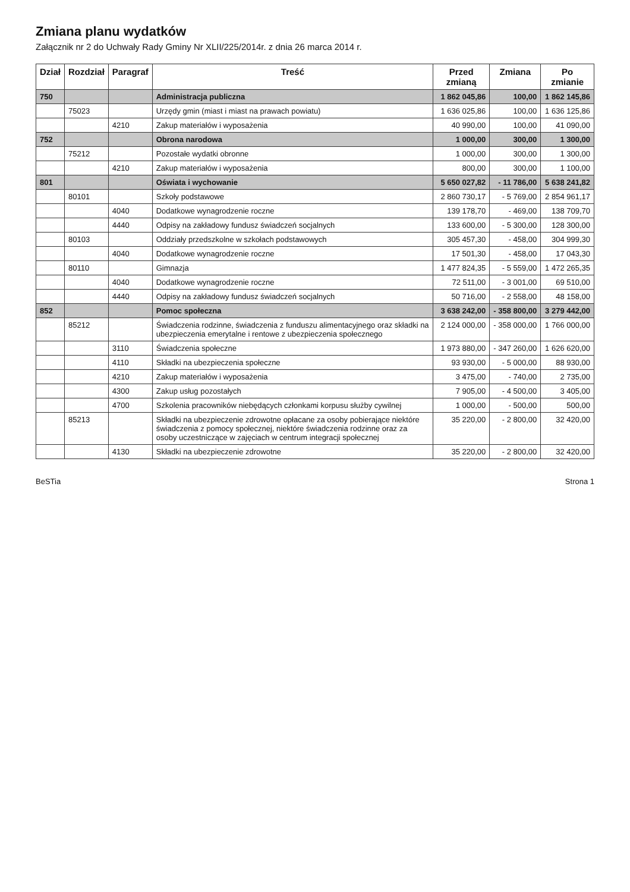Zmiana planu wydatków
Załącznik nr 2 do Uchwały Rady Gminy Nr XLII/225/2014r. z dnia 26 marca 2014 r.
| Dział | Rozdział | Paragraf | Treść | Przed zmianą | Zmiana | Po zmianie |
| --- | --- | --- | --- | --- | --- | --- |
| 750 | | | Administracja publiczna | 1 862 045,86 | 100,00 | 1 862 145,86 |
| | 75023 | | Urzędy gmin (miast i miast na prawach powiatu) | 1 636 025,86 | 100,00 | 1 636 125,86 |
| | | 4210 | Zakup materiałów i wyposażenia | 40 990,00 | 100,00 | 41 090,00 |
| 752 | | | Obrona narodowa | 1 000,00 | 300,00 | 1 300,00 |
| | 75212 | | Pozostałe wydatki obronne | 1 000,00 | 300,00 | 1 300,00 |
| | | 4210 | Zakup materiałów i wyposażenia | 800,00 | 300,00 | 1 100,00 |
| 801 | | | Oświata i wychowanie | 5 650 027,82 | - 11 786,00 | 5 638 241,82 |
| | 80101 | | Szkoły podstawowe | 2 860 730,17 | - 5 769,00 | 2 854 961,17 |
| | | 4040 | Dodatkowe wynagrodzenie roczne | 139 178,70 | - 469,00 | 138 709,70 |
| | | 4440 | Odpisy na zakładowy fundusz świadczeń socjalnych | 133 600,00 | - 5 300,00 | 128 300,00 |
| | 80103 | | Oddziały przedszkolne w szkołach podstawowych | 305 457,30 | - 458,00 | 304 999,30 |
| | | 4040 | Dodatkowe wynagrodzenie roczne | 17 501,30 | - 458,00 | 17 043,30 |
| | 80110 | | Gimnazja | 1 477 824,35 | - 5 559,00 | 1 472 265,35 |
| | | 4040 | Dodatkowe wynagrodzenie roczne | 72 511,00 | - 3 001,00 | 69 510,00 |
| | | 4440 | Odpisy na zakładowy fundusz świadczeń socjalnych | 50 716,00 | - 2 558,00 | 48 158,00 |
| 852 | | | Pomoc społeczna | 3 638 242,00 | - 358 800,00 | 3 279 442,00 |
| | 85212 | | Świadczenia rodzinne, świadczenia z funduszu alimentacyjnego oraz składki na ubezpieczenia emerytalne i rentowe z ubezpieczenia społecznego | 2 124 000,00 | - 358 000,00 | 1 766 000,00 |
| | | 3110 | Świadczenia społeczne | 1 973 880,00 | - 347 260,00 | 1 626 620,00 |
| | | 4110 | Składki na ubezpieczenia społeczne | 93 930,00 | - 5 000,00 | 88 930,00 |
| | | 4210 | Zakup materiałów i wyposażenia | 3 475,00 | - 740,00 | 2 735,00 |
| | | 4300 | Zakup usług pozostałych | 7 905,00 | - 4 500,00 | 3 405,00 |
| | | 4700 | Szkolenia pracowników niebędących członkami korpusu służby cywilnej | 1 000,00 | - 500,00 | 500,00 |
| | 85213 | | Składki na ubezpieczenie zdrowotne opłacane za osoby pobierające niektóre świadczenia z pomocy społecznej, niektóre świadczenia rodzinne oraz za osoby uczestniczące w zajęciach w centrum integracji społecznej | 35 220,00 | - 2 800,00 | 32 420,00 |
| | | 4130 | Składki na ubezpieczenie zdrowotne | 35 220,00 | - 2 800,00 | 32 420,00 |
BeSTia Strona 1